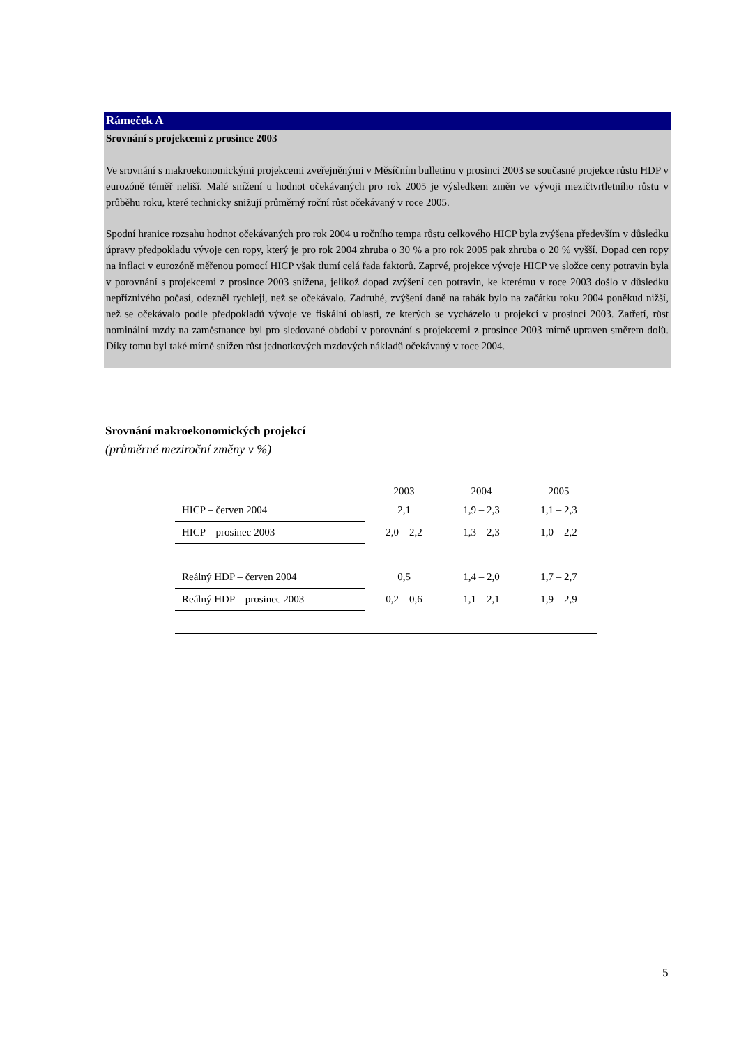Rámeček A
Srovnání s projekcemi z prosince 2003
Ve srovnání s makroekonomickými projekcemi zveřejněnými v Měsíčním bulletinu v prosinci 2003 se současné projekce růstu HDP v eurozóně téměř neliší. Malé snížení u hodnot očekávaných pro rok 2005 je výsledkem změn ve vývoji mezičtvrtletního růstu v průběhu roku, které technicky snižují průměrný roční růst očekávaný v roce 2005.
Spodní hranice rozsahu hodnot očekávaných pro rok 2004 u ročního tempa růstu celkového HICP byla zvýšena především v důsledku úpravy předpokladu vývoje cen ropy, který je pro rok 2004 zhruba o 30 % a pro rok 2005 pak zhruba o 20 % vyšší. Dopad cen ropy na inflaci v eurozóně měřenou pomocí HICP však tlumí celá řada faktorů. Zaprvé, projekce vývoje HICP ve složce ceny potravin byla v porovnání s projekcemi z prosince 2003 snížena, jelikož dopad zvýšení cen potravin, ke kterému v roce 2003 došlo v důsledku nepříznivého počasí, odezněl rychleji, než se očekávalo. Zadruhé, zvýšení daně na tabák bylo na začátku roku 2004 poněkud nižší, než se očekávalo podle předpokladů vývoje ve fiskální oblasti, ze kterých se vycházelo u projekcí v prosinci 2003. Zatřetí, růst nominální mzdy na zaměstnance byl pro sledované období v porovnání s projekcemi z prosince 2003 mírně upraven směrem dolů. Díky tomu byl také mírně snížen růst jednotkových mzdových nákladů očekávaný v roce 2004.
Srovnání makroekonomických projekcí
(průměrné meziroční změny v %)
| | 2003 | 2004 | 2005 |
| --- | --- | --- | --- |
| HICP – červen 2004 | 2,1 | 1,9 – 2,3 | 1,1 – 2,3 |
| HICP – prosinec 2003 | 2,0 – 2,2 | 1,3 – 2,3 | 1,0 – 2,2 |
| Reálný HDP – červen 2004 | 0,5 | 1,4 – 2,0 | 1,7 – 2,7 |
| Reálný HDP – prosinec 2003 | 0,2 – 0,6 | 1,1 – 2,1 | 1,9 – 2,9 |
5